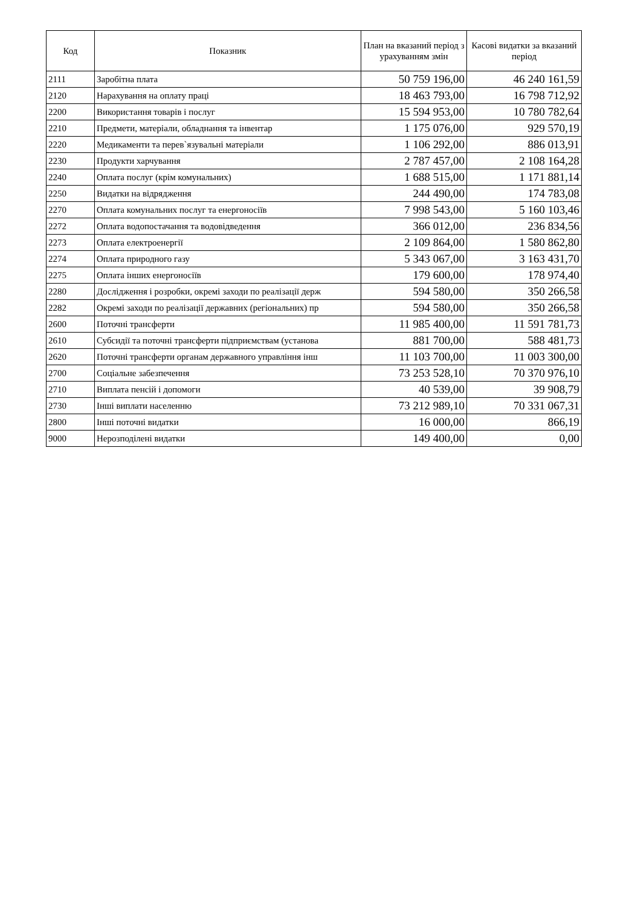| Код | Показник | План на вказаний період з урахуванням змін | Касові видатки за вказаний період |
| --- | --- | --- | --- |
| 2111 | Заробітна плата | 50 759 196,00 | 46 240 161,59 |
| 2120 | Нарахування на оплату праці | 18 463 793,00 | 16 798 712,92 |
| 2200 | Використання товарів і послуг | 15 594 953,00 | 10 780 782,64 |
| 2210 | Предмети, матеріали, обладнання та інвентар | 1 175 076,00 | 929 570,19 |
| 2220 | Медикаменти та перев`язувальні матеріали | 1 106 292,00 | 886 013,91 |
| 2230 | Продукти харчування | 2 787 457,00 | 2 108 164,28 |
| 2240 | Оплата послуг (крім комунальних) | 1 688 515,00 | 1 171 881,14 |
| 2250 | Видатки на відрядження | 244 490,00 | 174 783,08 |
| 2270 | Оплата комунальних послуг та енергоносіїв | 7 998 543,00 | 5 160 103,46 |
| 2272 | Оплата водопостачання та водовідведення | 366 012,00 | 236 834,56 |
| 2273 | Оплата електроенергії | 2 109 864,00 | 1 580 862,80 |
| 2274 | Оплата природного газу | 5 343 067,00 | 3 163 431,70 |
| 2275 | Оплата інших енергоносіїв | 179 600,00 | 178 974,40 |
| 2280 | Дослідження і розробки, окремі заходи по реалізації держ | 594 580,00 | 350 266,58 |
| 2282 | Окремі заходи по реалізації державних (регіональних) пр | 594 580,00 | 350 266,58 |
| 2600 | Поточні трансферти | 11 985 400,00 | 11 591 781,73 |
| 2610 | Субсидії та поточні трансферти підприємствам (установа | 881 700,00 | 588 481,73 |
| 2620 | Поточні трансферти органам державного управління інш | 11 103 700,00 | 11 003 300,00 |
| 2700 | Соціальне забезпечення | 73 253 528,10 | 70 370 976,10 |
| 2710 | Виплата пенсій і допомоги | 40 539,00 | 39 908,79 |
| 2730 | Інші виплати населенню | 73 212 989,10 | 70 331 067,31 |
| 2800 | Інші поточні видатки | 16 000,00 | 866,19 |
| 9000 | Нерозподілені видатки | 149 400,00 | 0,00 |